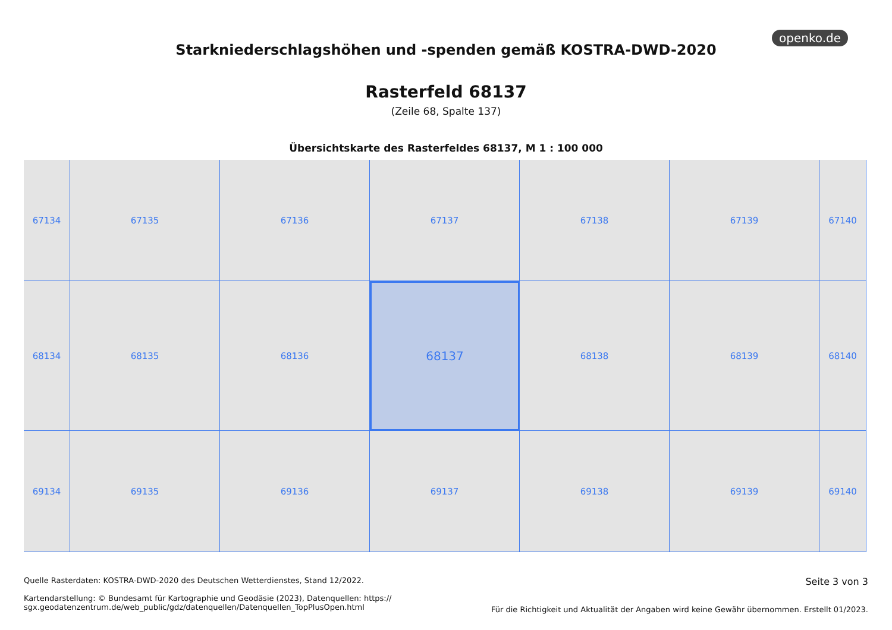openko.de
Starkniederschlagshöhen und -spenden gemäß KOSTRA-DWD-2020
Rasterfeld 68137
(Zeile 68, Spalte 137)
Übersichtskarte des Rasterfeldes 68137, M 1 : 100 000
67134
67135
67136
67137
67138
67139
67140
68134
68135
68136
68137
68138
68139
68140
69134
69135
69136
69137
69138
69139
69140
Quelle Rasterdaten: KOSTRA-DWD-2020 des Deutschen Wetterdienstes, Stand 12/2022.
Kartendarstellung: © Bundesamt für Kartographie und Geodäsie (2023), Datenquellen: https://
sgx.geodatenzentrum.de/web_public/gdz/datenquellen/Datenquellen_TopPlusOpen.html
Seite 3 von 3
Für die Richtigkeit und Aktualität der Angaben wird keine Gewähr übernommen. Erstellt 01/2023.